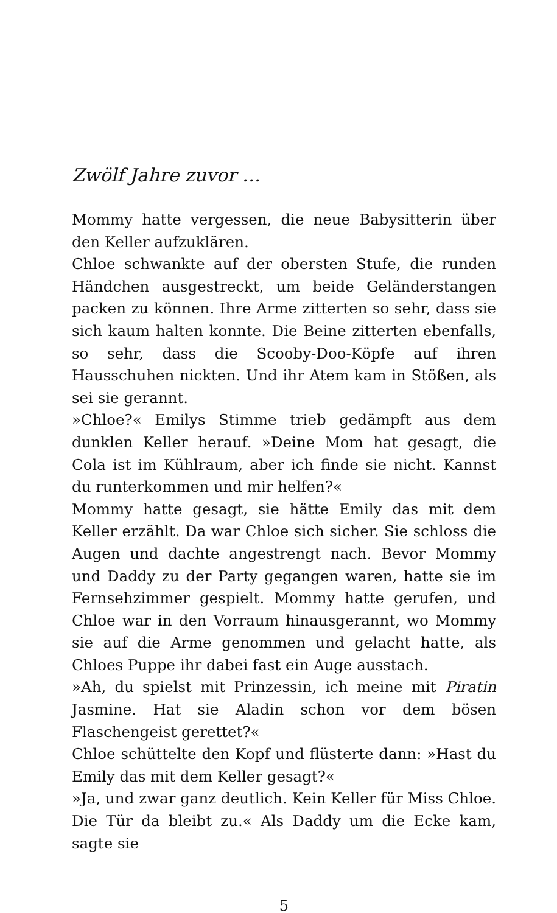Zwölf Jahre zuvor …
Mommy hatte vergessen, die neue Babysitterin über den Keller aufzuklären.
Chloe schwankte auf der obersten Stufe, die runden Händchen ausgestreckt, um beide Geländerstangen packen zu können. Ihre Arme zitterten so sehr, dass sie sich kaum halten konnte. Die Beine zitterten ebenfalls, so sehr, dass die Scooby-Doo-Köpfe auf ihren Hausschuhen nickten. Und ihr Atem kam in Stößen, als sei sie gerannt.
»Chloe?« Emilys Stimme trieb gedämpft aus dem dunklen Keller herauf. »Deine Mom hat gesagt, die Cola ist im Kühlraum, aber ich finde sie nicht. Kannst du runterkommen und mir helfen?«
Mommy hatte gesagt, sie hätte Emily das mit dem Keller erzählt. Da war Chloe sich sicher. Sie schloss die Augen und dachte angestrengt nach. Bevor Mommy und Daddy zu der Party gegangen waren, hatte sie im Fernsehzimmer gespielt. Mommy hatte gerufen, und Chloe war in den Vorraum hinausgerannt, wo Mommy sie auf die Arme genommen und gelacht hatte, als Chloes Puppe ihr dabei fast ein Auge ausstach.
»Ah, du spielst mit Prinzessin, ich meine mit Piratin Jasmine. Hat sie Aladin schon vor dem bösen Flaschengeist gerettet?«
Chloe schüttelte den Kopf und flüsterte dann: »Hast du Emily das mit dem Keller gesagt?«
»Ja, und zwar ganz deutlich. Kein Keller für Miss Chloe. Die Tür da bleibt zu.« Als Daddy um die Ecke kam, sagte sie
5